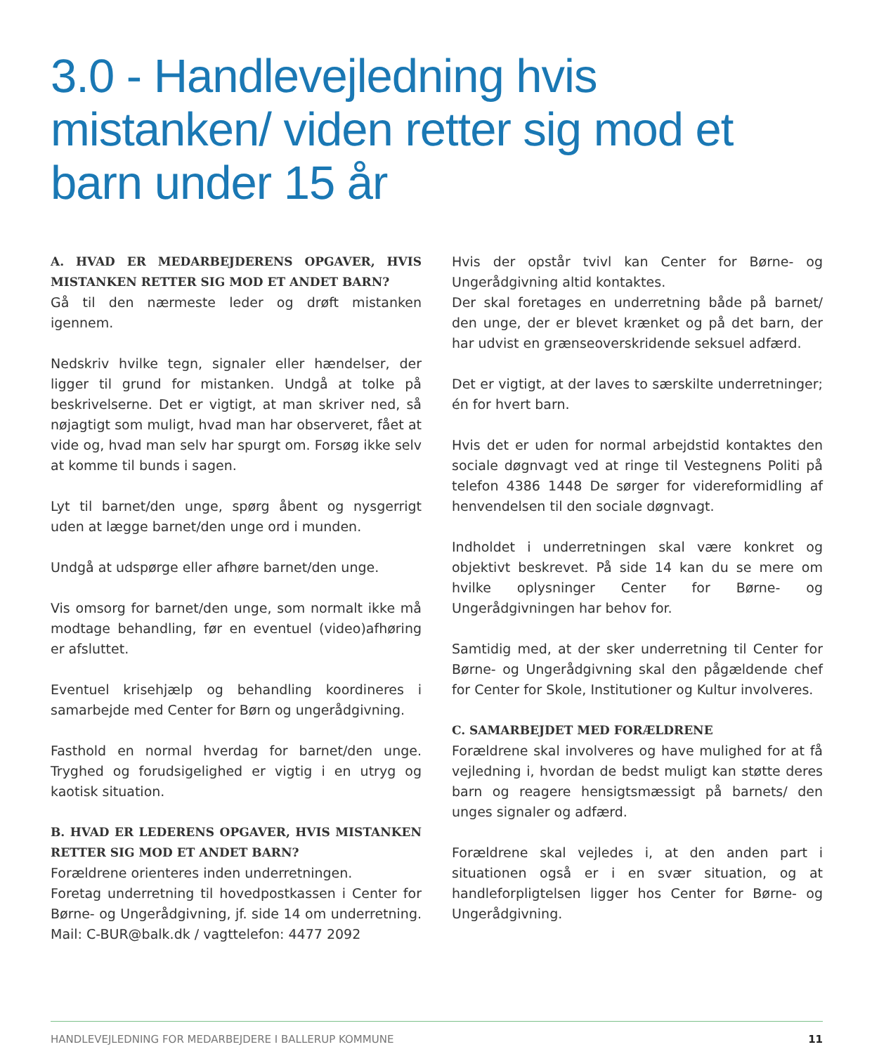3.0 - Handlevejledning hvis mistanken/ viden retter sig mod et barn under 15 år
A. HVAD ER MEDARBEJDERENS OPGAVER, HVIS MISTANKEN RETTER SIG MOD ET ANDET BARN?
Gå til den nærmeste leder og drøft mistanken igennem.
Nedskriv hvilke tegn, signaler eller hændelser, der ligger til grund for mistanken. Undgå at tolke på beskrivelserne. Det er vigtigt, at man skriver ned, så nøjagtigt som muligt, hvad man har observeret, fået at vide og, hvad man selv har spurgt om. Forsøg ikke selv at komme til bunds i sagen.
Lyt til barnet/den unge, spørg åbent og nysgerrigt uden at lægge barnet/den unge ord i munden.
Undgå at udspørge eller afhøre barnet/den unge.
Vis omsorg for barnet/den unge, som normalt ikke må modtage behandling, før en eventuel (video)afhøring er afsluttet.
Eventuel krisehjælp og behandling koordineres i samarbejde med Center for Børn og ungerådgivning.
Fasthold en normal hverdag for barnet/den unge. Tryghed og forudsigelighed er vigtig i en utryg og kaotisk situation.
B. HVAD ER LEDERENS OPGAVER, HVIS MISTANKEN RETTER SIG MOD ET ANDET BARN?
Forældrene orienteres inden underretningen.
Foretag underretning til hovedpostkassen i Center for Børne- og Ungerådgivning, jf. side 14 om underretning. Mail: C-BUR@balk.dk / vagttelefon: 4477 2092
Hvis der opstår tvivl kan Center for Børne- og Ungerådgivning altid kontaktes.
Der skal foretages en underretning både på barnet/ den unge, der er blevet krænket og på det barn, der har udvist en grænseoverskridende seksuel adfærd.
Det er vigtigt, at der laves to særskilte underretninger; én for hvert barn.
Hvis det er uden for normal arbejdstid kontaktes den sociale døgnvagt ved at ringe til Vestegnens Politi på telefon 4386 1448 De sørger for videreformidling af henvendelsen til den sociale døgnvagt.
Indholdet i underretningen skal være konkret og objektivt beskrevet. På side 14 kan du se mere om hvilke oplysninger Center for Børne- og Ungerådgivningen har behov for.
Samtidig med, at der sker underretning til Center for Børne- og Ungerådgivning skal den pågældende chef for Center for Skole, Institutioner og Kultur involveres.
C. SAMARBEJDET MED FORÆLDRENE
Forældrene skal involveres og have mulighed for at få vejledning i, hvordan de bedst muligt kan støtte deres barn og reagere hensigtsmæssigt på barnets/ den unges signaler og adfærd.
Forældrene skal vejledes i, at den anden part i situationen også er i en svær situation, og at handleforpligtelsen ligger hos Center for Børne- og Ungerådgivning.
HANDLEVEJLEDNING FOR MEDARBEJDERE I BALLERUP KOMMUNE 11